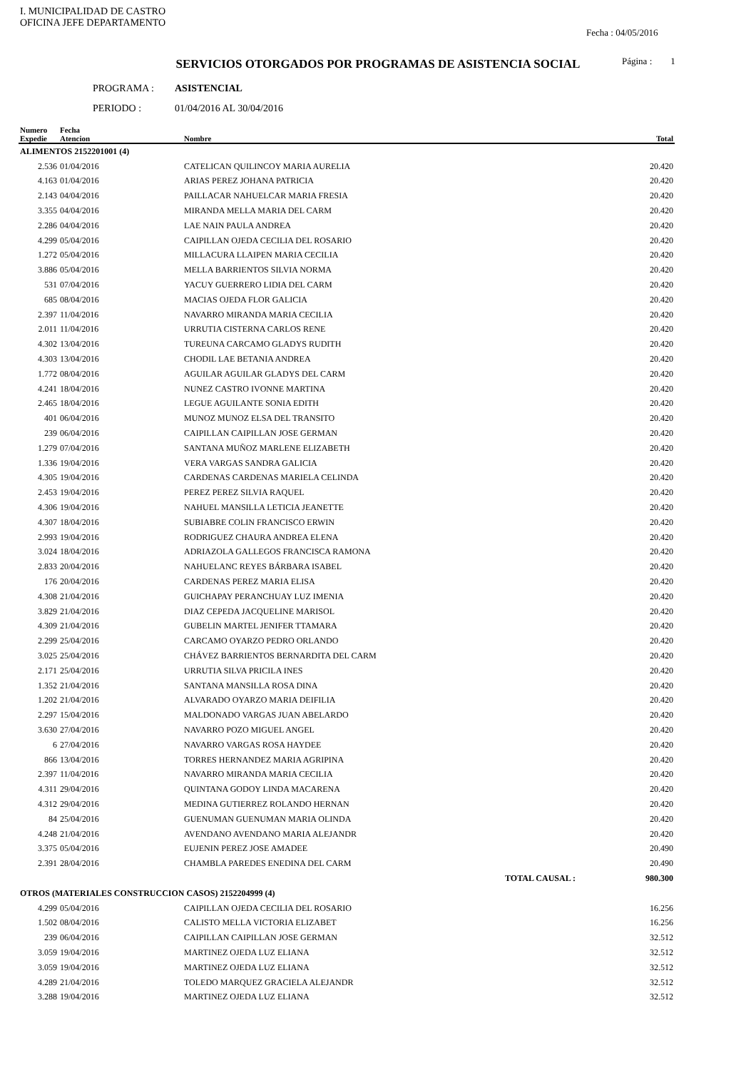I. MUNICIPALIDAD DE CASTRO
OFICINA JEFE DEPARTAMENTO
Fecha : 04/05/2016
Página : 1
SERVICIOS OTORGADOS POR PROGRAMAS DE ASISTENCIA SOCIAL
PROGRAMA : ASISTENCIAL
PERIODO : 01/04/2016 AL 30/04/2016
| Numero Expedie | Fecha Atencion | Nombre | | Total |
| --- | --- | --- | --- | --- |
| ALIMENTOS 2152201001 (4) | | | | |
| 2.536 | 01/04/2016 | CATELICAN QUILINCOY MARIA AURELIA | | 20.420 |
| 4.163 | 01/04/2016 | ARIAS PEREZ JOHANA PATRICIA | | 20.420 |
| 2.143 | 04/04/2016 | PAILLACAR NAHUELCAR MARIA FRESIA | | 20.420 |
| 3.355 | 04/04/2016 | MIRANDA MELLA MARIA DEL CARM | | 20.420 |
| 2.286 | 04/04/2016 | LAE NAIN PAULA ANDREA | | 20.420 |
| 4.299 | 05/04/2016 | CAIPILLAN OJEDA CECILIA DEL ROSARIO | | 20.420 |
| 1.272 | 05/04/2016 | MILLACURA LLAIPEN MARIA CECILIA | | 20.420 |
| 3.886 | 05/04/2016 | MELLA BARRIENTOS SILVIA NORMA | | 20.420 |
| 531 | 07/04/2016 | YACUY GUERRERO LIDIA DEL CARM | | 20.420 |
| 685 | 08/04/2016 | MACIAS OJEDA FLOR GALICIA | | 20.420 |
| 2.397 | 11/04/2016 | NAVARRO MIRANDA MARIA CECILIA | | 20.420 |
| 2.011 | 11/04/2016 | URRUTIA CISTERNA CARLOS RENE | | 20.420 |
| 4.302 | 13/04/2016 | TUREUNA CARCAMO GLADYS RUDITH | | 20.420 |
| 4.303 | 13/04/2016 | CHODIL LAE BETANIA ANDREA | | 20.420 |
| 1.772 | 08/04/2016 | AGUILAR AGUILAR GLADYS DEL CARM | | 20.420 |
| 4.241 | 18/04/2016 | NUNEZ CASTRO IVONNE MARTINA | | 20.420 |
| 2.465 | 18/04/2016 | LEGUE AGUILANTE SONIA EDITH | | 20.420 |
| 401 | 06/04/2016 | MUNOZ MUNOZ ELSA DEL TRANSITO | | 20.420 |
| 239 | 06/04/2016 | CAIPILLAN CAIPILLAN JOSE GERMAN | | 20.420 |
| 1.279 | 07/04/2016 | SANTANA MUÑOZ MARLENE ELIZABETH | | 20.420 |
| 1.336 | 19/04/2016 | VERA VARGAS SANDRA GALICIA | | 20.420 |
| 4.305 | 19/04/2016 | CARDENAS CARDENAS MARIELA CELINDA | | 20.420 |
| 2.453 | 19/04/2016 | PEREZ PEREZ SILVIA RAQUEL | | 20.420 |
| 4.306 | 19/04/2016 | NAHUEL MANSILLA LETICIA JEANETTE | | 20.420 |
| 4.307 | 18/04/2016 | SUBIABRE COLIN FRANCISCO ERWIN | | 20.420 |
| 2.993 | 19/04/2016 | RODRIGUEZ CHAURA ANDREA ELENA | | 20.420 |
| 3.024 | 18/04/2016 | ADRIAZOLA GALLEGOS FRANCISCA RAMONA | | 20.420 |
| 2.833 | 20/04/2016 | NAHUELANC REYES BÁRBARA ISABEL | | 20.420 |
| 176 | 20/04/2016 | CARDENAS PEREZ MARIA ELISA | | 20.420 |
| 4.308 | 21/04/2016 | GUICHAPAY PERANCHUAY LUZ IMENIA | | 20.420 |
| 3.829 | 21/04/2016 | DIAZ CEPEDA JACQUELINE MARISOL | | 20.420 |
| 4.309 | 21/04/2016 | GUBELIN MARTEL JENIFER TTAMARA | | 20.420 |
| 2.299 | 25/04/2016 | CARCAMO OYARZO PEDRO ORLANDO | | 20.420 |
| 3.025 | 25/04/2016 | CHÁVEZ BARRIENTOS BERNARDITA DEL CARM | | 20.420 |
| 2.171 | 25/04/2016 | URRUTIA SILVA PRICILA INES | | 20.420 |
| 1.352 | 21/04/2016 | SANTANA MANSILLA ROSA DINA | | 20.420 |
| 1.202 | 21/04/2016 | ALVARADO OYARZO MARIA DEIFILIA | | 20.420 |
| 2.297 | 15/04/2016 | MALDONADO VARGAS JUAN ABELARDO | | 20.420 |
| 3.630 | 27/04/2016 | NAVARRO POZO MIGUEL ANGEL | | 20.420 |
| 6 | 27/04/2016 | NAVARRO VARGAS ROSA HAYDEE | | 20.420 |
| 866 | 13/04/2016 | TORRES HERNANDEZ MARIA AGRIPINA | | 20.420 |
| 2.397 | 11/04/2016 | NAVARRO MIRANDA MARIA CECILIA | | 20.420 |
| 4.311 | 29/04/2016 | QUINTANA GODOY LINDA MACARENA | | 20.420 |
| 4.312 | 29/04/2016 | MEDINA GUTIERREZ ROLANDO HERNAN | | 20.420 |
| 84 | 25/04/2016 | GUENUMAN GUENUMAN MARIA OLINDA | | 20.420 |
| 4.248 | 21/04/2016 | AVENDANO AVENDANO MARIA ALEJANDR | | 20.420 |
| 3.375 | 05/04/2016 | EUJENIN PEREZ JOSE AMADEE | | 20.490 |
| 2.391 | 28/04/2016 | CHAMBLA PAREDES ENEDINA DEL CARM | | 20.490 |
| | | | TOTAL CAUSAL : | 980.300 |
| OTROS (MATERIALES CONSTRUCCION CASOS) 2152204999 (4) | | | | |
| 4.299 | 05/04/2016 | CAIPILLAN OJEDA CECILIA DEL ROSARIO | | 16.256 |
| 1.502 | 08/04/2016 | CALISTO MELLA VICTORIA ELIZABET | | 16.256 |
| 239 | 06/04/2016 | CAIPILLAN CAIPILLAN JOSE GERMAN | | 32.512 |
| 3.059 | 19/04/2016 | MARTINEZ OJEDA LUZ ELIANA | | 32.512 |
| 3.059 | 19/04/2016 | MARTINEZ OJEDA LUZ ELIANA | | 32.512 |
| 4.289 | 21/04/2016 | TOLEDO MARQUEZ GRACIELA ALEJANDR | | 32.512 |
| 3.288 | 19/04/2016 | MARTINEZ OJEDA LUZ ELIANA | | 32.512 |